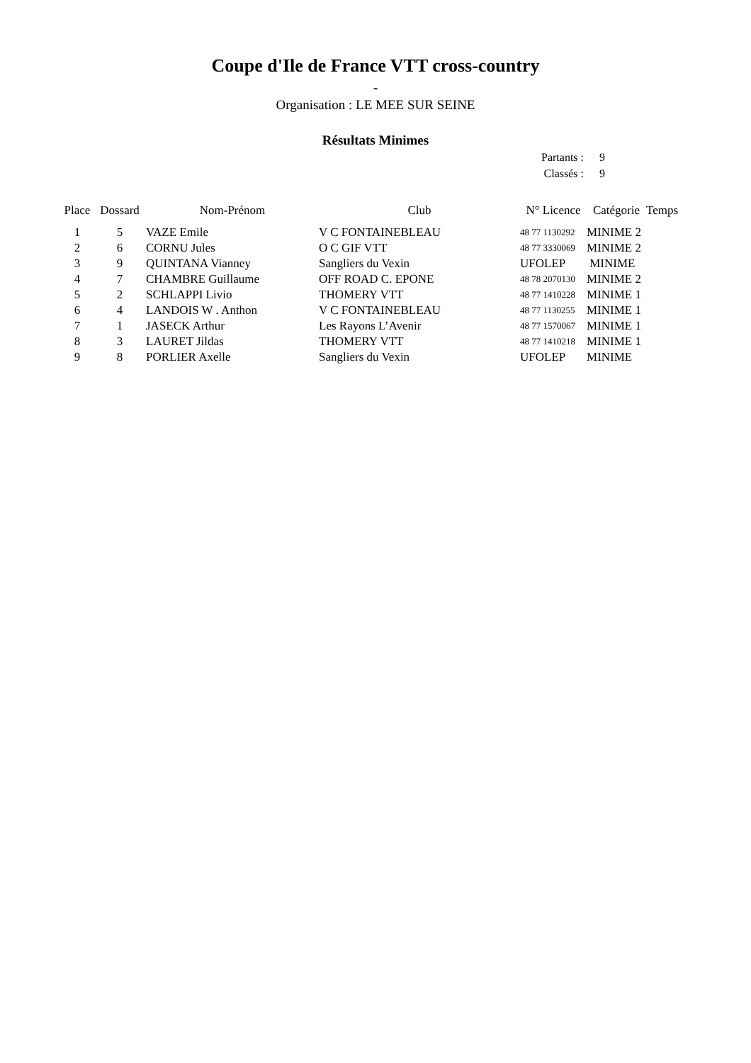Coupe d'Ile de France VTT cross-country
-
Organisation : LE MEE SUR SEINE
Résultats Minimes
Partants : 9
Classés : 9
| Place | Dossard | Nom-Prénom | Club | N° Licence | Catégorie | Temps |
| --- | --- | --- | --- | --- | --- | --- |
| 1 | 5 | VAZE Emile | V C FONTAINEBLEAU | 48 77 1130292 | MINIME 2 | |
| 2 | 6 | CORNU Jules | O C GIF VTT | 48 77 3330069 | MINIME 2 | |
| 3 | 9 | QUINTANA Vianney | Sangliers du Vexin | UFOLEP | MINIME | |
| 4 | 7 | CHAMBRE Guillaume | OFF ROAD C. EPONE | 48 78 2070130 | MINIME 2 | |
| 5 | 2 | SCHLAPPI Livio | THOMERY VTT | 48 77 1410228 | MINIME 1 | |
| 6 | 4 | LANDOIS W . Anthon | V C FONTAINEBLEAU | 48 77 1130255 | MINIME 1 | |
| 7 | 1 | JASECK Arthur | Les Rayons L’Avenir | 48 77 1570067 | MINIME 1 | |
| 8 | 3 | LAURET Jildas | THOMERY VTT | 48 77 1410218 | MINIME 1 | |
| 9 | 8 | PORLIER Axelle | Sangliers du Vexin | UFOLEP | MINIME | |